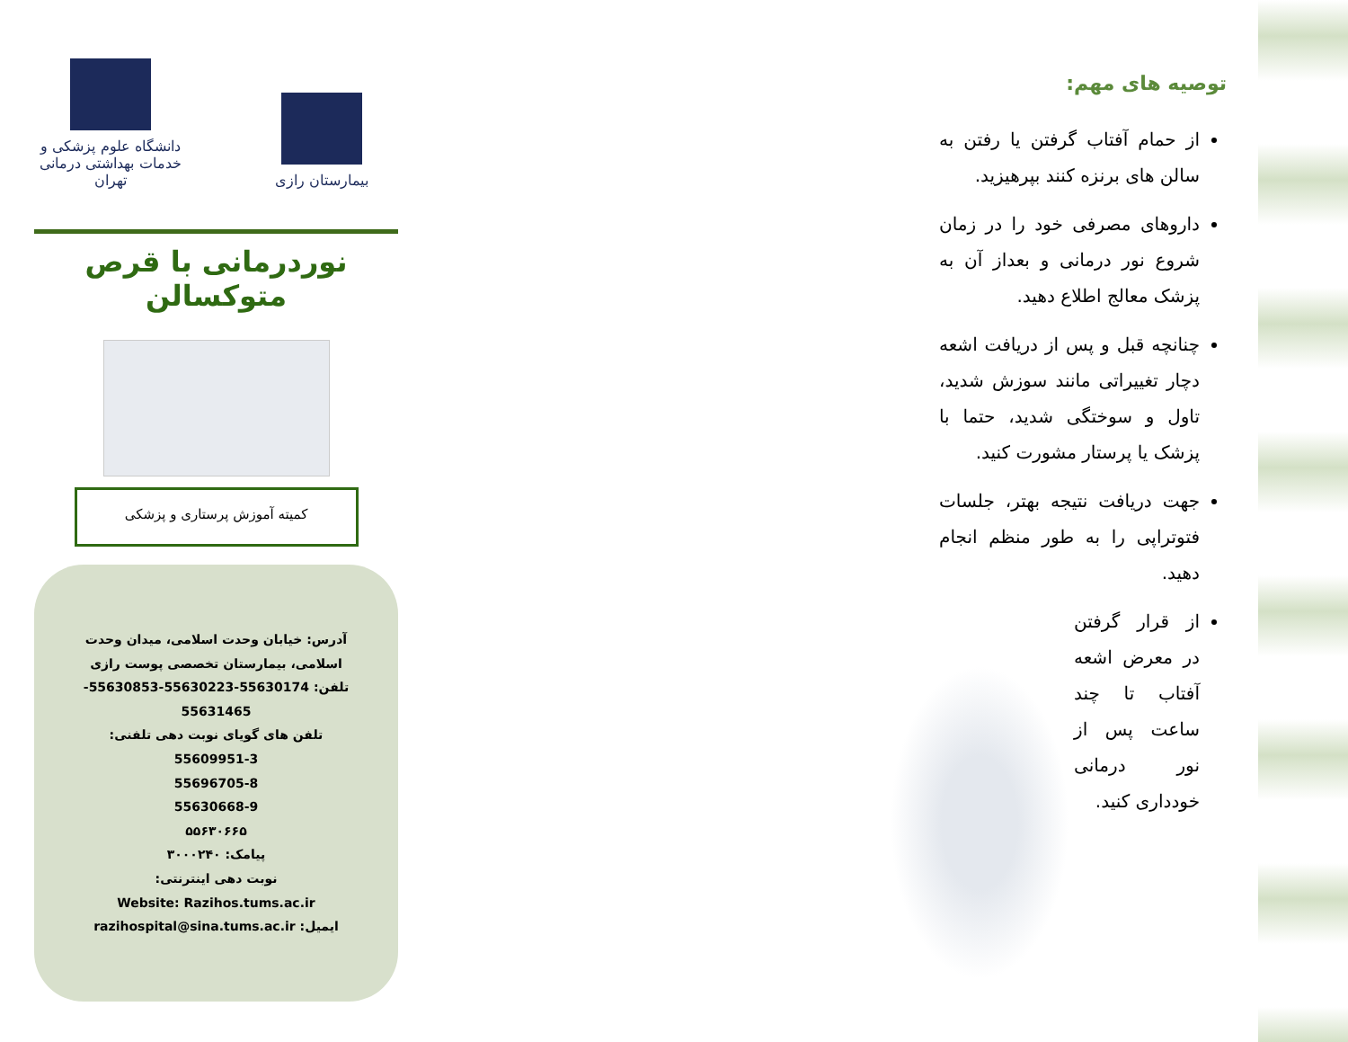بیمارستان رازی
دانشگاه علوم پزشکی و خدمات بهداشتی درمانی تهران
نوردرمانی با قرص متوکسالن
کمیته آموزش پرستاری و پزشکی
آدرس: خیابان وحدت اسلامی، میدان وحدت اسلامی، بیمارستان تخصصی پوست رازی
تلفن: 55630174-55630223-55630853-55631465
تلفن های گویای نوبت دهی تلفنی:
55609951-3
55696705-8
55630668-9
۵۵۶۳۰۶۶۵
پیامک: ۳۰۰۰۲۴۰
نوبت دهی اینترنتی:
Website: Razihos.tums.ac.ir
ایمیل: razihospital@sina.tums.ac.ir
توصیه های مهم:
از حمام آفتاب گرفتن یا رفتن به سالن های برنزه کنند بپرهیزید.
داروهای مصرفی خود را در زمان شروع نور درمانی و بعداز آن به پزشک معالج اطلاع دهید.
چنانچه قبل و پس از دریافت اشعه دچار تغییراتی مانند سوزش شدید، تاول و سوختگی شدید، حتما با پزشک یا پرستار مشورت کنید.
جهت دریافت نتیجه بهتر، جلسات فتوتراپی را به طور منظم انجام دهید.
از قرار گرفتن در معرض اشعه آفتاب تا چند ساعت پس از نور درمانی خودداری کنید.